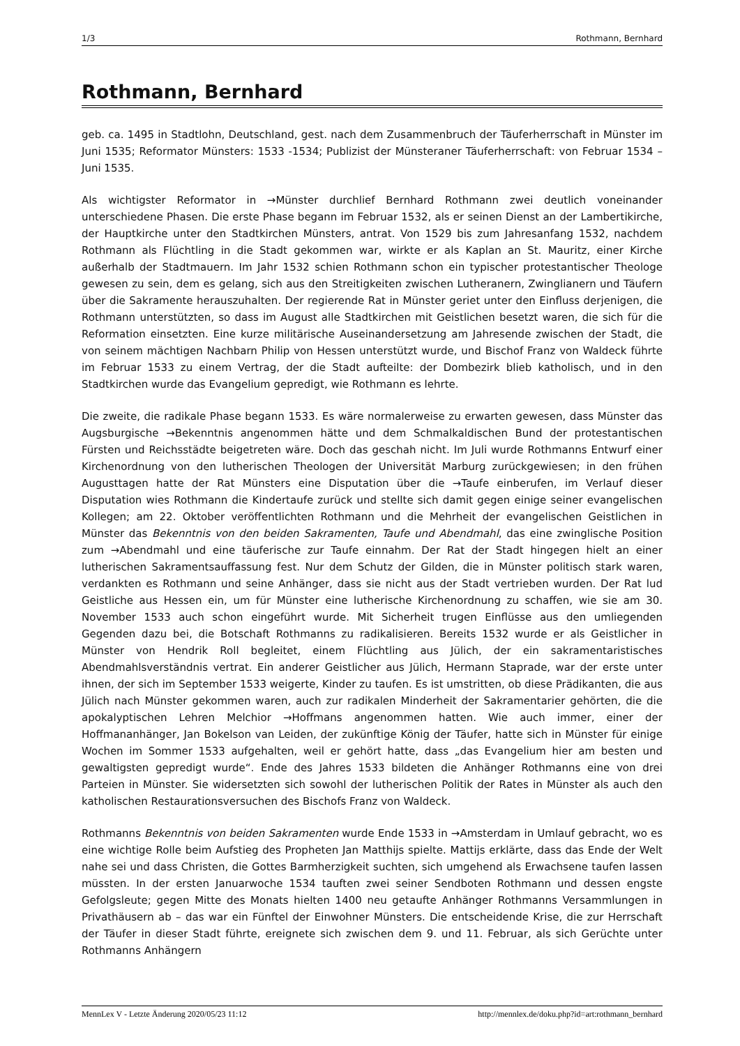1/3 Rothmann, Bernhard
Rothmann, Bernhard
geb. ca. 1495 in Stadtlohn, Deutschland, gest. nach dem Zusammenbruch der Täuferherrschaft in Münster im Juni 1535; Reformator Münsters: 1533 -1534; Publizist der Münsteraner Täuferherrschaft: von Februar 1534 – Juni 1535.
Als wichtigster Reformator in →Münster durchlief Bernhard Rothmann zwei deutlich voneinander unterschiedene Phasen. Die erste Phase begann im Februar 1532, als er seinen Dienst an der Lambertikirche, der Hauptkirche unter den Stadtkirchen Münsters, antrat. Von 1529 bis zum Jahresanfang 1532, nachdem Rothmann als Flüchtling in die Stadt gekommen war, wirkte er als Kaplan an St. Mauritz, einer Kirche außerhalb der Stadtmauern. Im Jahr 1532 schien Rothmann schon ein typischer protestantischer Theologe gewesen zu sein, dem es gelang, sich aus den Streitigkeiten zwischen Lutheranern, Zwinglianern und Täufern über die Sakramente herauszuhalten. Der regierende Rat in Münster geriet unter den Einfluss derjenigen, die Rothmann unterstützten, so dass im August alle Stadtkirchen mit Geistlichen besetzt waren, die sich für die Reformation einsetzten. Eine kurze militärische Auseinandersetzung am Jahresende zwischen der Stadt, die von seinem mächtigen Nachbarn Philip von Hessen unterstützt wurde, und Bischof Franz von Waldeck führte im Februar 1533 zu einem Vertrag, der die Stadt aufteilte: der Dombezirk blieb katholisch, und in den Stadtkirchen wurde das Evangelium gepredigt, wie Rothmann es lehrte.
Die zweite, die radikale Phase begann 1533. Es wäre normalerweise zu erwarten gewesen, dass Münster das Augsburgische →Bekenntnis angenommen hätte und dem Schmalkaldischen Bund der protestantischen Fürsten und Reichsstädte beigetreten wäre. Doch das geschah nicht. Im Juli wurde Rothmanns Entwurf einer Kirchenordnung von den lutherischen Theologen der Universität Marburg zurückgewiesen; in den frühen Augusttagen hatte der Rat Münsters eine Disputation über die →Taufe einberufen, im Verlauf dieser Disputation wies Rothmann die Kindertaufe zurück und stellte sich damit gegen einige seiner evangelischen Kollegen; am 22. Oktober veröffentlichten Rothmann und die Mehrheit der evangelischen Geistlichen in Münster das Bekenntnis von den beiden Sakramenten, Taufe und Abendmahl, das eine zwinglische Position zum →Abendmahl und eine täuferische zur Taufe einnahm. Der Rat der Stadt hingegen hielt an einer lutherischen Sakramentsauffassung fest. Nur dem Schutz der Gilden, die in Münster politisch stark waren, verdankten es Rothmann und seine Anhänger, dass sie nicht aus der Stadt vertrieben wurden. Der Rat lud Geistliche aus Hessen ein, um für Münster eine lutherische Kirchenordnung zu schaffen, wie sie am 30. November 1533 auch schon eingeführt wurde. Mit Sicherheit trugen Einflüsse aus den umliegenden Gegenden dazu bei, die Botschaft Rothmanns zu radikalisieren. Bereits 1532 wurde er als Geistlicher in Münster von Hendrik Roll begleitet, einem Flüchtling aus Jülich, der ein sakramentaristisches Abendmahlsverständnis vertrat. Ein anderer Geistlicher aus Jülich, Hermann Staprade, war der erste unter ihnen, der sich im September 1533 weigerte, Kinder zu taufen. Es ist umstritten, ob diese Prädikanten, die aus Jülich nach Münster gekommen waren, auch zur radikalen Minderheit der Sakramentarier gehörten, die die apokalyptischen Lehren Melchior →Hoffmans angenommen hatten. Wie auch immer, einer der Hoffmananhänger, Jan Bokelson van Leiden, der zukünftige König der Täufer, hatte sich in Münster für einige Wochen im Sommer 1533 aufgehalten, weil er gehört hatte, dass „das Evangelium hier am besten und gewaltigsten gepredigt wurde“. Ende des Jahres 1533 bildeten die Anhänger Rothmanns eine von drei Parteien in Münster. Sie widersetzten sich sowohl der lutherischen Politik der Rates in Münster als auch den katholischen Restaurationsversuchen des Bischofs Franz von Waldeck.
Rothmanns Bekenntnis von beiden Sakramenten wurde Ende 1533 in →Amsterdam in Umlauf gebracht, wo es eine wichtige Rolle beim Aufstieg des Propheten Jan Matthijs spielte. Mattijs erklärte, dass das Ende der Welt nahe sei und dass Christen, die Gottes Barmherzigkeit suchten, sich umgehend als Erwachsene taufen lassen müssten. In der ersten Januarwoche 1534 tauften zwei seiner Sendboten Rothmann und dessen engste Gefolgsleute; gegen Mitte des Monats hielten 1400 neu getaufte Anhänger Rothmanns Versammlungen in Privathäusern ab – das war ein Fünftel der Einwohner Münsters. Die entscheidende Krise, die zur Herrschaft der Täufer in dieser Stadt führte, ereignete sich zwischen dem 9. und 11. Februar, als sich Gerüchte unter Rothmanns Anhängern
MennLex V - Letzte Änderung 2020/05/23 11:12 http://mennlex.de/doku.php?id=art:rothmann_bernhard